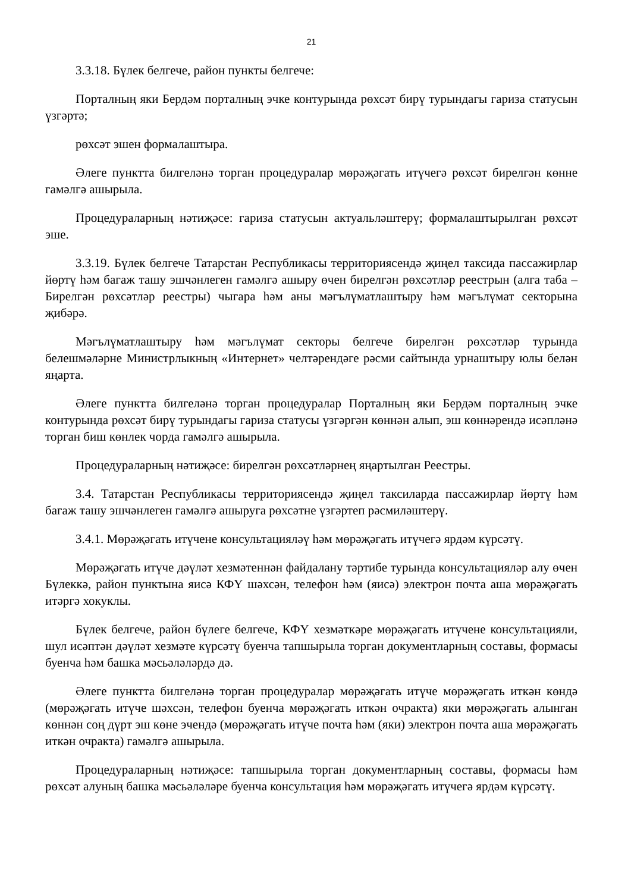21
3.3.18. Бүлек белгече, район пункты белгече:
Порталның яки Бердәм порталның эчке контурында рөхсәт бирү турындагы гариза статусын үзгәртә;
рөхсәт эшен формалаштыра.
Әлеге пунктта билгеләнә торган процедуралар мөрәҗәгать итүчегә рөхсәт бирелгән көнне гамәлгә ашырыла.
Процедураларның нәтиҗәсе: гариза статусын актуальләштерү; формалаштырылган рөхсәт эше.
3.3.19. Бүлек белгече Татарстан Республикасы территориясендә җиңел таксида пассажирлар йөртү һәм багаж ташу эшчәнлеген гамәлгә ашыру өчен бирелгән рөхсәтләр реестрын (алга таба – Бирелгән рөхсәтләр реестры) чыгара һәм аны мәгълүматлаштыру һәм мәгълүмат секторына җибәрә.
Мәгълүматлаштыру һәм мәгълүмат секторы белгече бирелгән рөхсәтләр турында белешмәләрне Министрлыкның «Интернет» челтәрендәге рәсми сайтында урнаштыру юлы белән яңарта.
Әлеге пунктта билгеләнә торган процедуралар Порталның яки Бердәм порталның эчке контурында рөхсәт бирү турындагы гариза статусы үзгәргән көннән алып, эш көннәрендә исәпләнә торган биш көнлек чорда гамәлгә ашырыла.
Процедураларның нәтиҗәсе: бирелгән рөхсәтләрнең яңартылган Реестры.
3.4. Татарстан Республикасы территориясендә җиңел таксиларда пассажирлар йөртү һәм багаж ташу эшчәнлеген гамәлгә ашыруга рөхсәтне үзгәртеп рәсмиләштерү.
3.4.1. Мөрәҗәгать итүчене консультацияләү һәм мөрәҗәгать итүчегә ярдәм күрсәтү.
Мөрәҗәгать итүче дәүләт хезмәтеннән файдалану тәртибе турында консультацияләр алу өчен Бүлеккә, район пунктына яисә КФҮ шәхсән, телефон һәм (яисә) электрон почта аша мөрәҗәгать итәргә хокуклы.
Бүлек белгече, район бүлеге белгече, КФҮ хезмәткәре мөрәҗәгать итүчене консультацияли, шул исәптән дәүләт хезмәте күрсәтү буенча тапшырыла торган документларның составы, формасы буенча һәм башка мәсьәләләрдә дә.
Әлеге пунктта билгеләнә торган процедуралар мөрәҗәгать итүче мөрәҗәгать иткән көндә (мөрәҗәгать итүче шәхсән, телефон буенча мөрәҗәгать иткән очракта) яки мөрәҗәгать алынган көннән соң дүрт эш көне эчендә (мөрәҗәгать итүче почта һәм (яки) электрон почта аша мөрәҗәгать иткән очракта) гамәлгә ашырыла.
Процедураларның нәтиҗәсе: тапшырыла торган документларның составы, формасы һәм рөхсәт алуның башка мәсьәләләре буенча консультация һәм мөрәҗәгать итүчегә ярдәм күрсәтү.